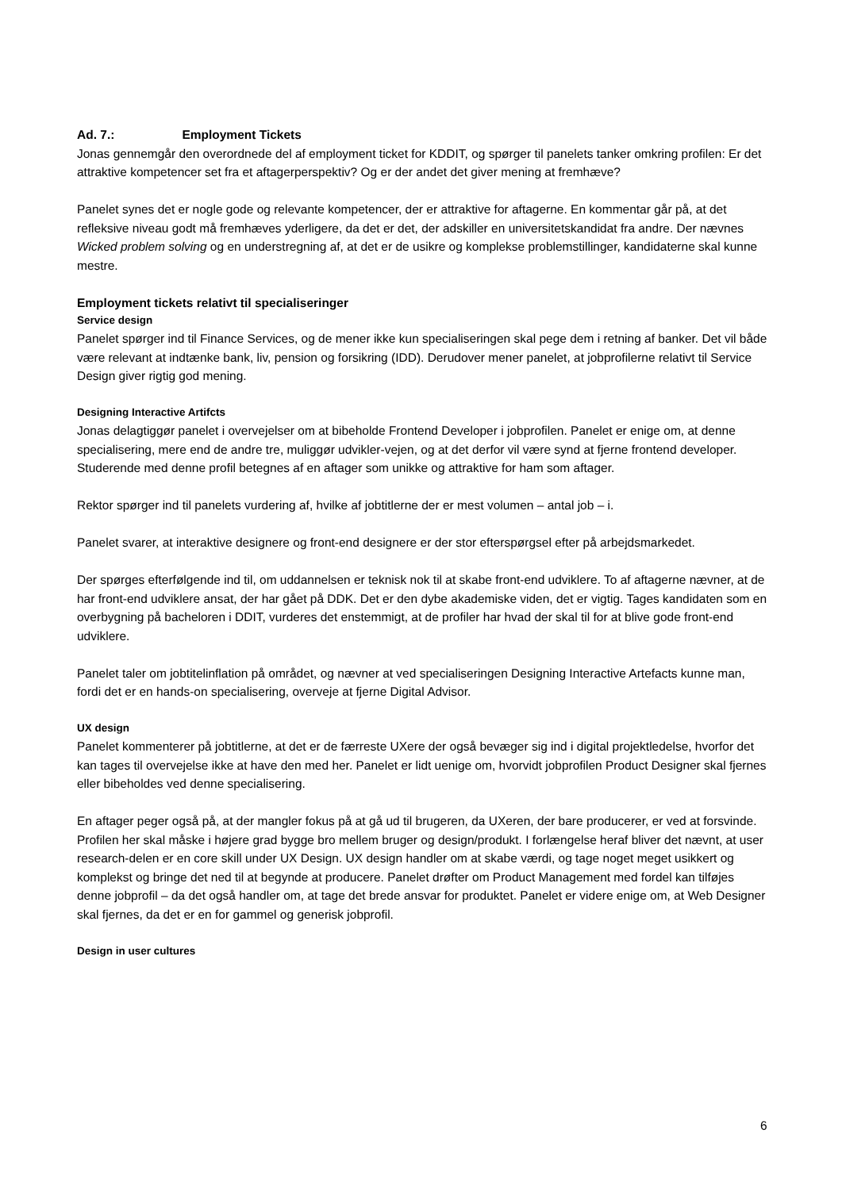Ad. 7.: Employment Tickets
Jonas gennemgår den overordnede del af employment ticket for KDDIT, og spørger til panelets tanker omkring profilen: Er det attraktive kompetencer set fra et aftagerperspektiv? Og er der andet det giver mening at fremhæve?
Panelet synes det er nogle gode og relevante kompetencer, der er attraktive for aftagerne. En kommentar går på, at det refleksive niveau godt må fremhæves yderligere, da det er det, der adskiller en universitetskandidat fra andre. Der nævnes Wicked problem solving og en understregning af, at det er de usikre og komplekse problemstillinger, kandidaterne skal kunne mestre.
Employment tickets relativt til specialiseringer
Service design
Panelet spørger ind til Finance Services, og de mener ikke kun specialiseringen skal pege dem i retning af banker. Det vil både være relevant at indtænke bank, liv, pension og forsikring (IDD). Derudover mener panelet, at jobprofilerne relativt til Service Design giver rigtig god mening.
Designing Interactive Artifcts
Jonas delagtiggør panelet i overvejelser om at bibeholde Frontend Developer i jobprofilen. Panelet er enige om, at denne specialisering, mere end de andre tre, muliggør udvikler-vejen, og at det derfor vil være synd at fjerne frontend developer. Studerende med denne profil betegnes af en aftager som unikke og attraktive for ham som aftager.
Rektor spørger ind til panelets vurdering af, hvilke af jobtitlerne der er mest volumen – antal job – i.
Panelet svarer, at interaktive designere og front-end designere er der stor efterspørgsel efter på arbejdsmarkedet.
Der spørges efterfølgende ind til, om uddannelsen er teknisk nok til at skabe front-end udviklere. To af aftagerne nævner, at de har front-end udviklere ansat, der har gået på DDK. Det er den dybe akademiske viden, det er vigtig. Tages kandidaten som en overbygning på bacheloren i DDIT, vurderes det enstemmigt, at de profiler har hvad der skal til for at blive gode front-end udviklere.
Panelet taler om jobtitelinflation på området, og nævner at ved specialiseringen Designing Interactive Artefacts kunne man, fordi det er en hands-on specialisering, overveje at fjerne Digital Advisor.
UX design
Panelet kommenterer på jobtitlerne, at det er de færreste UXere der også bevæger sig ind i digital projektledelse, hvorfor det kan tages til overvejelse ikke at have den med her. Panelet er lidt uenige om, hvorvidt jobprofilen Product Designer skal fjernes eller bibeholdes ved denne specialisering.
En aftager peger også på, at der mangler fokus på at gå ud til brugeren, da UXeren, der bare producerer, er ved at forsvinde. Profilen her skal måske i højere grad bygge bro mellem bruger og design/produkt. I forlængelse heraf bliver det nævnt, at user research-delen er en core skill under UX Design. UX design handler om at skabe værdi, og tage noget meget usikkert og komplekst og bringe det ned til at begynde at producere. Panelet drøfter om Product Management med fordel kan tilføjes denne jobprofil – da det også handler om, at tage det brede ansvar for produktet. Panelet er videre enige om, at Web Designer skal fjernes, da det er en for gammel og generisk jobprofil.
Design in user cultures
6